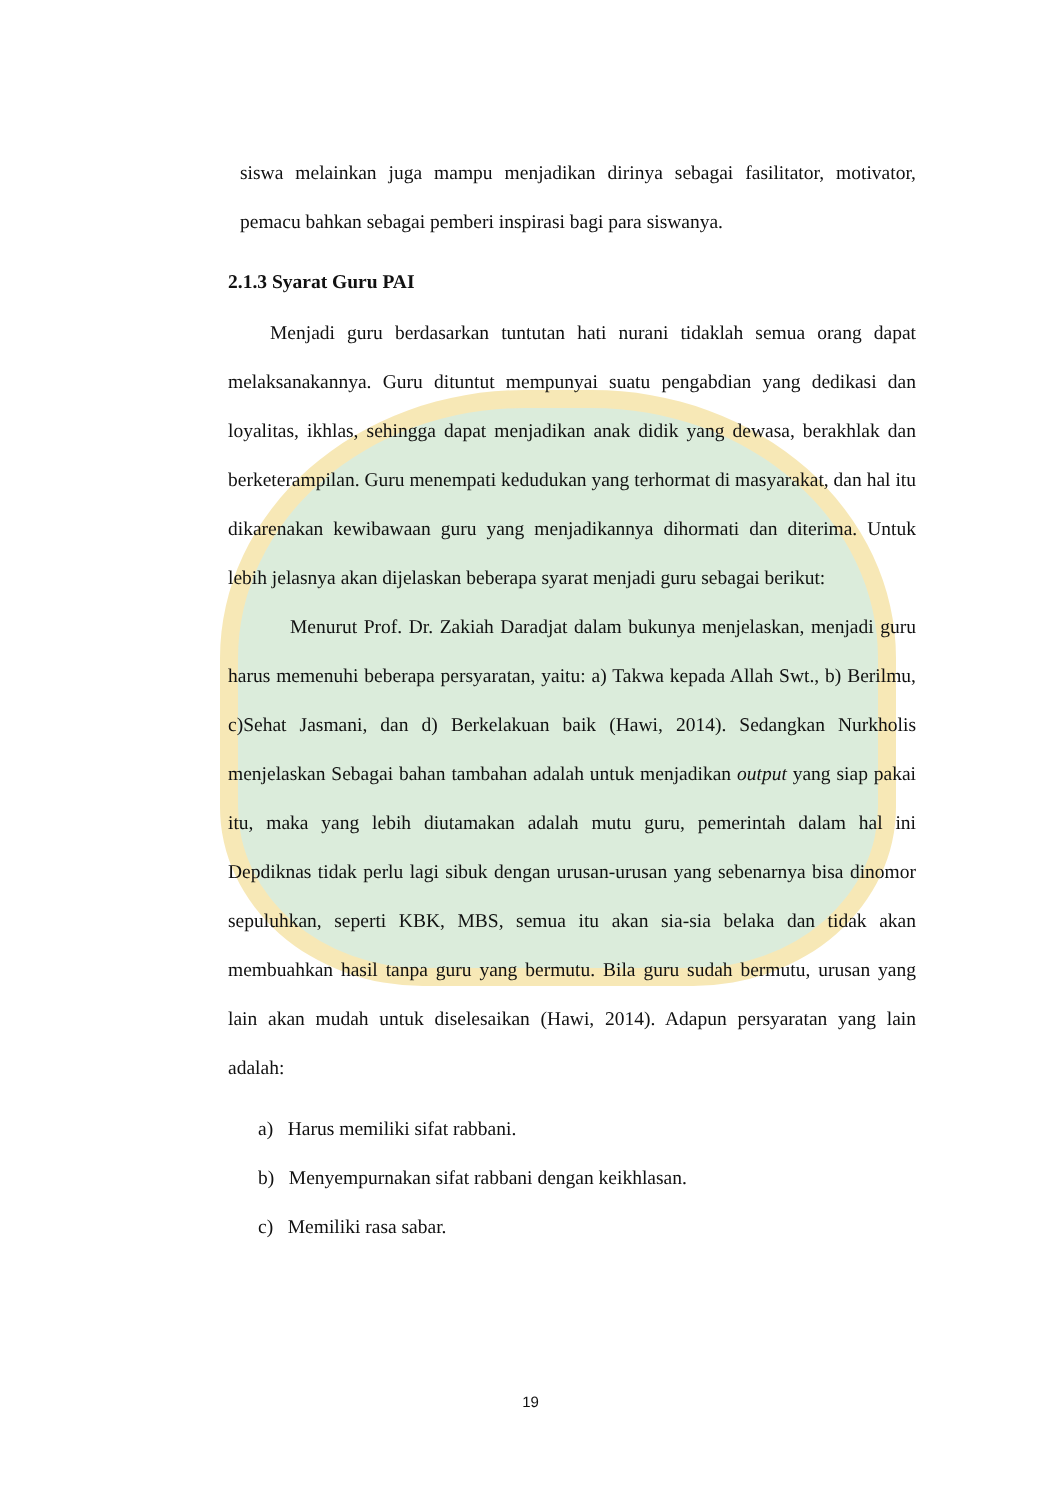siswa melainkan juga mampu menjadikan dirinya sebagai fasilitator, motivator, pemacu bahkan sebagai pemberi inspirasi bagi para siswanya.
2.1.3 Syarat Guru PAI
Menjadi guru berdasarkan tuntutan hati nurani tidaklah semua orang dapat melaksanakannya. Guru dituntut mempunyai suatu pengabdian yang dedikasi dan loyalitas, ikhlas, sehingga dapat menjadikan anak didik yang dewasa, berakhlak dan berketerampilan. Guru menempati kedudukan yang terhormat di masyarakat, dan hal itu dikarenakan kewibawaan guru yang menjadikannya dihormati dan diterima. Untuk lebih jelasnya akan dijelaskan beberapa syarat menjadi guru sebagai berikut:
Menurut Prof. Dr. Zakiah Daradjat dalam bukunya menjelaskan, menjadi guru harus memenuhi beberapa persyaratan, yaitu: a) Takwa kepada Allah Swt., b) Berilmu, c)Sehat Jasmani, dan d) Berkelakuan baik (Hawi, 2014). Sedangkan Nurkholis menjelaskan Sebagai bahan tambahan adalah untuk menjadikan output yang siap pakai itu, maka yang lebih diutamakan adalah mutu guru, pemerintah dalam hal ini Depdiknas tidak perlu lagi sibuk dengan urusan-urusan yang sebenarnya bisa dinomor sepuluhkan, seperti KBK, MBS, semua itu akan sia-sia belaka dan tidak akan membuahkan hasil tanpa guru yang bermutu. Bila guru sudah bermutu, urusan yang lain akan mudah untuk diselesaikan (Hawi, 2014). Adapun persyaratan yang lain adalah:
a) Harus memiliki sifat rabbani.
b) Menyempurnakan sifat rabbani dengan keikhlasan.
c) Memiliki rasa sabar.
19